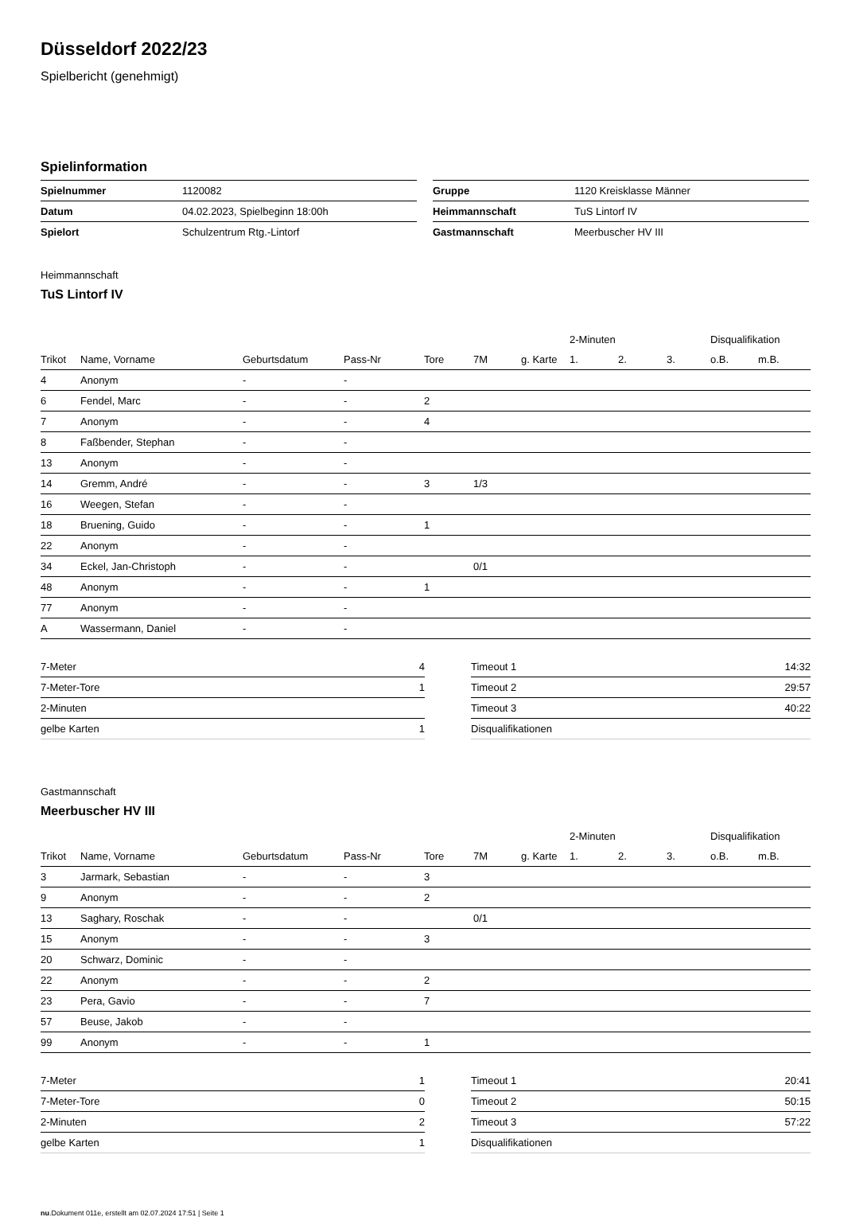Düsseldorf 2022/23
Spielbericht (genehmigt)
Spielinformation
| Spielnummer | 1120082 |
| Datum | 04.02.2023, Spielbeginn 18:00h |
| Spielort | Schulzentrum Rtg.-Lintorf |
| Gruppe | 1120 Kreisklasse Männer |
| Heimmannschaft | TuS Lintorf IV |
| Gastmannschaft | Meerbuscher HV III |
Heimmannschaft
TuS Lintorf IV
| | | | | | | | 2-Minuten | | | Disqualifikation | |
| --- | --- | --- | --- | --- | --- | --- | --- | --- | --- | --- | --- |
| Trikot | Name, Vorname | Geburtsdatum | Pass-Nr | Tore | 7M | g. Karte | 1. | 2. | 3. | o.B. | m.B. |
| 4 | Anonym | - | - | | | | | | | | |
| 6 | Fendel, Marc | - | - | 2 | | | | | | | |
| 7 | Anonym | - | - | 4 | | | | | | | |
| 8 | Faßbender, Stephan | - | - | | | | | | | | |
| 13 | Anonym | - | - | | | | | | | | |
| 14 | Gremm, André | - | - | 3 | 1/3 | | | | | | |
| 16 | Weegen, Stefan | - | - | | | | | | | | |
| 18 | Bruening, Guido | - | - | 1 | | | | | | | |
| 22 | Anonym | - | - | | | | | | | | |
| 34 | Eckel, Jan-Christoph | - | - | | 0/1 | | | | | | |
| 48 | Anonym | - | - | 1 | | | | | | | |
| 77 | Anonym | - | - | | | | | | | | |
| A | Wassermann, Daniel | - | - | | | | | | | | |
| 7-Meter | 4 |
| 7-Meter-Tore | 1 |
| 2-Minuten | |
| gelbe Karten | 1 |
| Timeout 1 | 14:32 |
| Timeout 2 | 29:57 |
| Timeout 3 | 40:22 |
| Disqualifikationen | |
Gastmannschaft
Meerbuscher HV III
| | | | | | | | 2-Minuten | | | Disqualifikation | |
| --- | --- | --- | --- | --- | --- | --- | --- | --- | --- | --- | --- |
| Trikot | Name, Vorname | Geburtsdatum | Pass-Nr | Tore | 7M | g. Karte | 1. | 2. | 3. | o.B. | m.B. |
| 3 | Jarmark, Sebastian | - | - | 3 | | | | | | | |
| 9 | Anonym | - | - | 2 | | | | | | | |
| 13 | Saghary, Roschak | - | - | | 0/1 | | | | | | |
| 15 | Anonym | - | - | 3 | | | | | | | |
| 20 | Schwarz, Dominic | - | - | | | | | | | | |
| 22 | Anonym | - | - | 2 | | | | | | | |
| 23 | Pera, Gavio | - | - | 7 | | | | | | | |
| 57 | Beuse, Jakob | - | - | | | | | | | | |
| 99 | Anonym | - | - | 1 | | | | | | | |
| 7-Meter | 1 |
| 7-Meter-Tore | 0 |
| 2-Minuten | 2 |
| gelbe Karten | 1 |
| Timeout 1 | 20:41 |
| Timeout 2 | 50:15 |
| Timeout 3 | 57:22 |
| Disqualifikationen | |
nu.Dokument 011e, erstellt am 02.07.2024 17:51 | Seite 1